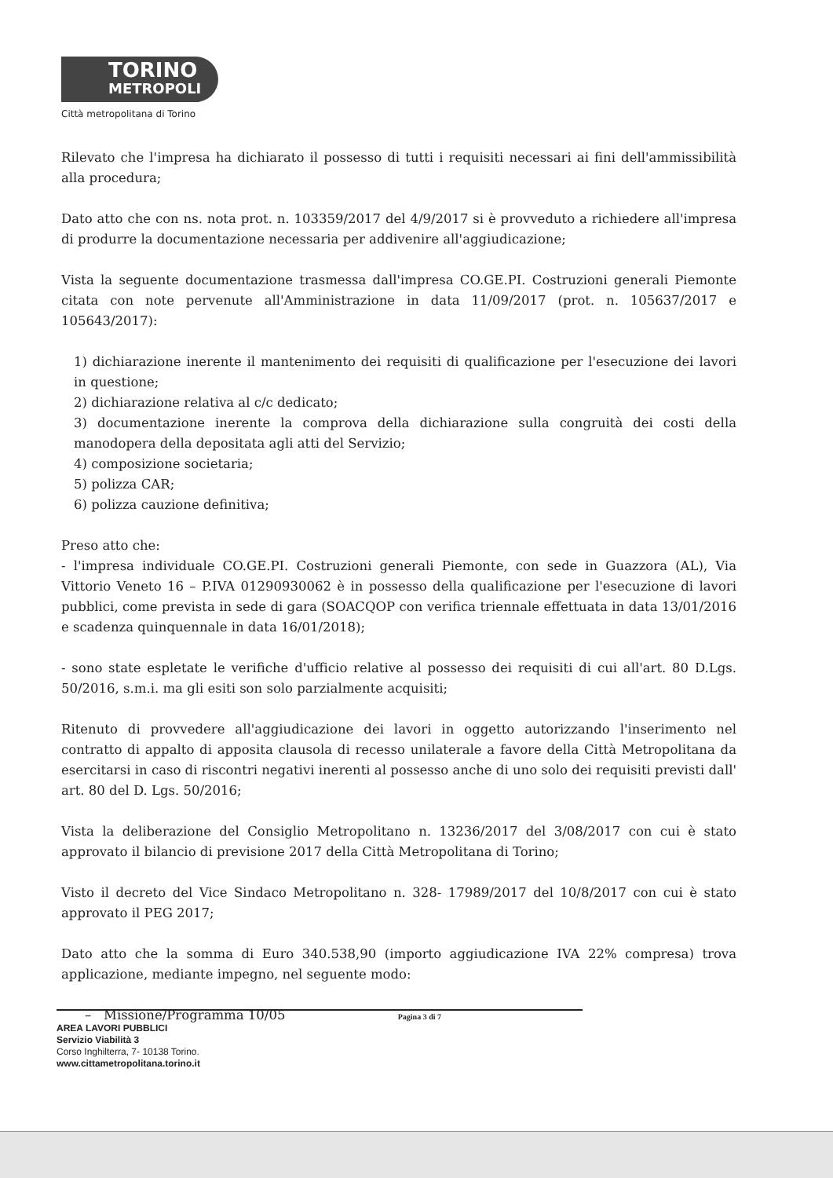TORINO
METROPOLI
Città metropolitana di Torino
Rilevato che l'impresa ha dichiarato il possesso di tutti i requisiti necessari ai fini dell'ammissibilità alla procedura;
Dato atto che con ns. nota prot. n. 103359/2017 del 4/9/2017 si è provveduto a richiedere all'impresa di produrre la documentazione necessaria per addivenire all'aggiudicazione;
Vista la seguente documentazione trasmessa dall'impresa CO.GE.PI. Costruzioni generali Piemonte citata con note pervenute all'Amministrazione in data 11/09/2017 (prot. n. 105637/2017 e 105643/2017):
1) dichiarazione inerente il mantenimento dei requisiti di qualificazione per l'esecuzione dei lavori in questione;
2) dichiarazione relativa al c/c dedicato;
3) documentazione inerente la comprova della dichiarazione sulla congruità dei costi della manodopera della depositata agli atti del Servizio;
4) composizione societaria;
5) polizza CAR;
6) polizza cauzione definitiva;
Preso atto che:
- l'impresa individuale CO.GE.PI. Costruzioni generali Piemonte, con sede in Guazzora (AL), Via Vittorio Veneto 16 – P.IVA 01290930062 è in possesso della qualificazione per l'esecuzione di lavori pubblici, come prevista in sede di gara (SOACQOP con verifica triennale effettuata in data 13/01/2016 e scadenza quinquennale in data 16/01/2018);
- sono state espletate le verifiche d'ufficio relative al possesso dei requisiti di cui all'art. 80 D.Lgs. 50/2016, s.m.i. ma gli esiti son solo parzialmente acquisiti;
Ritenuto di provvedere all'aggiudicazione dei lavori in oggetto autorizzando l'inserimento nel contratto di appalto di apposita clausola di recesso unilaterale a favore della Città Metropolitana da esercitarsi in caso di riscontri negativi inerenti al possesso anche di uno solo dei requisiti previsti dall' art. 80 del D. Lgs. 50/2016;
Vista la deliberazione del Consiglio Metropolitano n. 13236/2017 del 3/08/2017 con cui è stato approvato il bilancio di previsione 2017 della Città Metropolitana di Torino;
Visto il decreto del Vice Sindaco Metropolitano n. 328- 17989/2017 del 10/8/2017 con cui è stato approvato il PEG 2017;
Dato atto che la somma di Euro 340.538,90 (importo aggiudicazione IVA 22% compresa) trova applicazione, mediante impegno, nel seguente modo:
– Missione/Programma 10/05
Pagina 3 di 7
AREA LAVORI PUBBLICI
Servizio Viabilità 3
Corso Inghilterra, 7- 10138 Torino.
www.cittametropolitana.torino.it